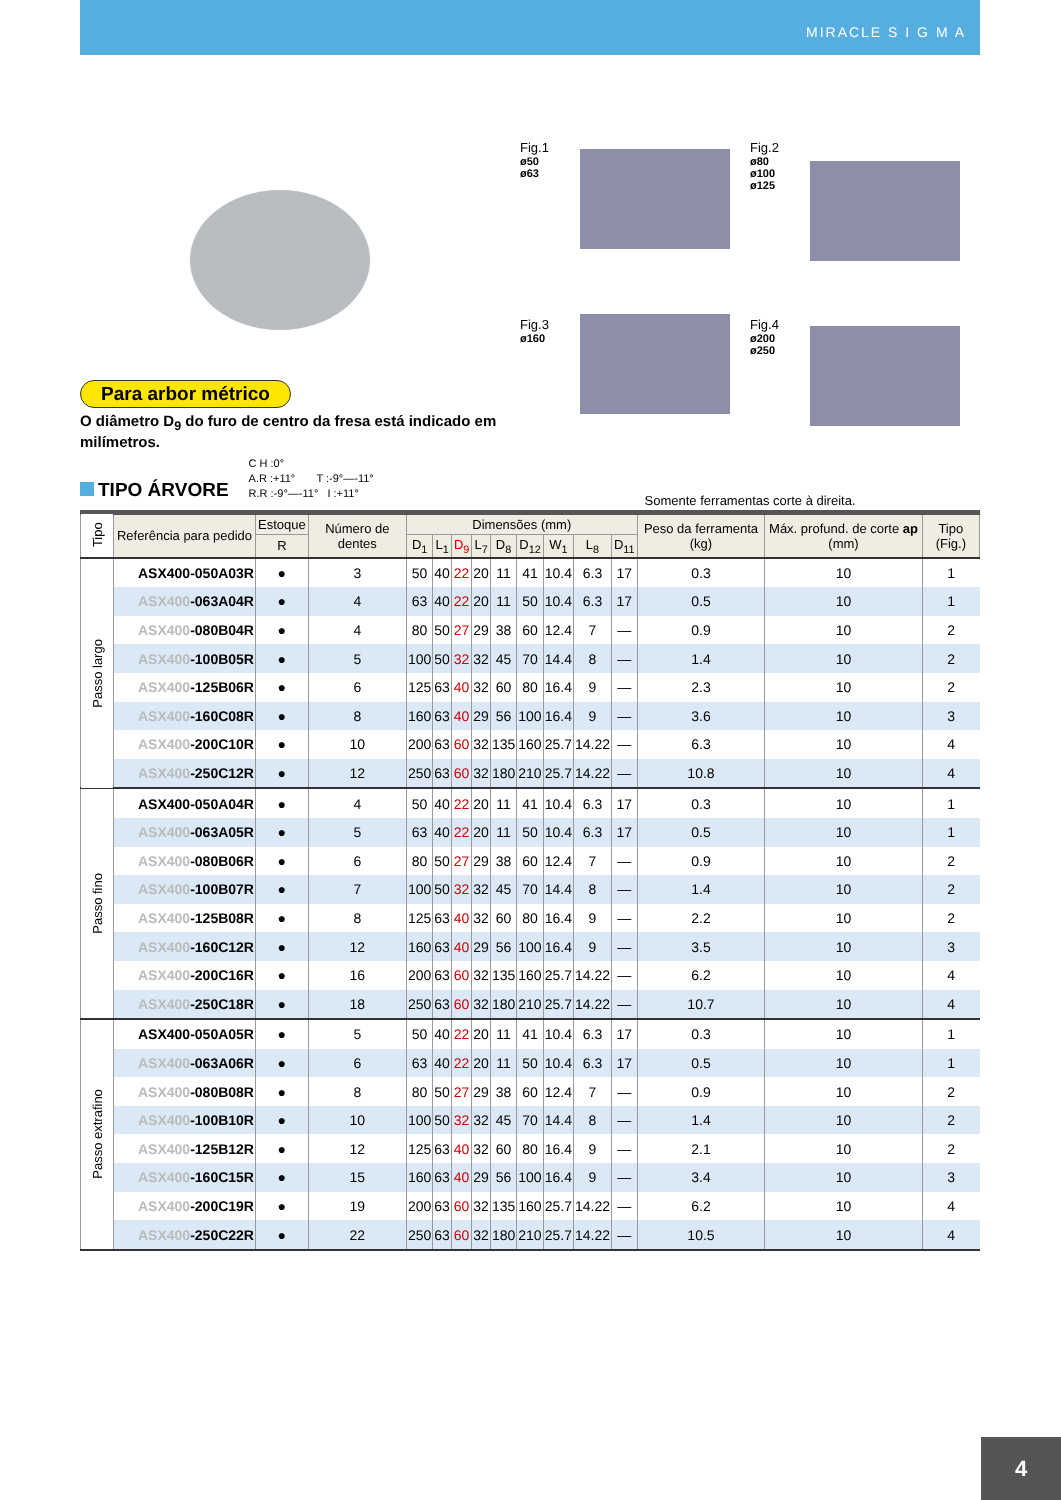MIRACLE S I G M A
Para arbor métrico
O diâmetro D<sub>9</sub> do furo de centro da fresa está indicado em milímetros.
TIPO ÁRVORE
C H :0°
A.R :+11° T :-9°—-11°
R.R :-9°—-11° I :+11°
Fig.1
ø50
ø63
Fig.2
ø80
ø100
ø125
Fig.3
ø160
Fig.4
ø200
ø250
Somente ferramentas corte à direita.
| Tipo | Referência para pedido | Estoque | Número de dentes | Dimensões (mm) | | | | | | | | | Peso da ferramenta (kg) | Máx. profund. de corte ap (mm) | Tipo (Fig.) |
| --- | --- | --- | --- | --- | --- | --- | --- | --- | --- | --- | --- | --- | --- | --- | --- |
| | | R | | D<sub>1</sub> | L<sub>1</sub> | D<sub>9</sub> | L<sub>7</sub> | D<sub>8</sub> | D<sub>12</sub> | W<sub>1</sub> | L<sub>8</sub> | D<sub>11</sub> | | | |
| Passo largo | ASX400-050A03R | ● | 3 | 50 | 40 | 22 | 20 | 11 | 41 | 10.4 | 6.3 | 17 | 0.3 | 10 | 1 |
| | ASX400 -063A04R | ● | 4 | 63 | 40 | 22 | 20 | 11 | 50 | 10.4 | 6.3 | 17 | 0.5 | 10 | 1 |
| | ASX400 -080B04R | ● | 4 | 80 | 50 | 27 | 29 | 38 | 60 | 12.4 | 7 | — | 0.9 | 10 | 2 |
| | ASX400 -100B05R | ● | 5 | 100 | 50 | 32 | 32 | 45 | 70 | 14.4 | 8 | — | 1.4 | 10 | 2 |
| | ASX400 -125B06R | ● | 6 | 125 | 63 | 40 | 32 | 60 | 80 | 16.4 | 9 | — | 2.3 | 10 | 2 |
| | ASX400 -160C08R | ● | 8 | 160 | 63 | 40 | 29 | 56 | 100 | 16.4 | 9 | — | 3.6 | 10 | 3 |
| | ASX400 -200C10R | ● | 10 | 200 | 63 | 60 | 32 | 135 | 160 | 25.7 | 14.22 | — | 6.3 | 10 | 4 |
| | ASX400 -250C12R | ● | 12 | 250 | 63 | 60 | 32 | 180 | 210 | 25.7 | 14.22 | — | 10.8 | 10 | 4 |
| Passo fino | ASX400-050A04R | ● | 4 | 50 | 40 | 22 | 20 | 11 | 41 | 10.4 | 6.3 | 17 | 0.3 | 10 | 1 |
| | ASX400 -063A05R | ● | 5 | 63 | 40 | 22 | 20 | 11 | 50 | 10.4 | 6.3 | 17 | 0.5 | 10 | 1 |
| | ASX400 -080B06R | ● | 6 | 80 | 50 | 27 | 29 | 38 | 60 | 12.4 | 7 | — | 0.9 | 10 | 2 |
| | ASX400 -100B07R | ● | 7 | 100 | 50 | 32 | 32 | 45 | 70 | 14.4 | 8 | — | 1.4 | 10 | 2 |
| | ASX400 -125B08R | ● | 8 | 125 | 63 | 40 | 32 | 60 | 80 | 16.4 | 9 | — | 2.2 | 10 | 2 |
| | ASX400 -160C12R | ● | 12 | 160 | 63 | 40 | 29 | 56 | 100 | 16.4 | 9 | — | 3.5 | 10 | 3 |
| | ASX400 -200C16R | ● | 16 | 200 | 63 | 60 | 32 | 135 | 160 | 25.7 | 14.22 | — | 6.2 | 10 | 4 |
| | ASX400 -250C18R | ● | 18 | 250 | 63 | 60 | 32 | 180 | 210 | 25.7 | 14.22 | — | 10.7 | 10 | 4 |
| Passo extrafino | ASX400-050A05R | ● | 5 | 50 | 40 | 22 | 20 | 11 | 41 | 10.4 | 6.3 | 17 | 0.3 | 10 | 1 |
| | ASX400 -063A06R | ● | 6 | 63 | 40 | 22 | 20 | 11 | 50 | 10.4 | 6.3 | 17 | 0.5 | 10 | 1 |
| | ASX400 -080B08R | ● | 8 | 80 | 50 | 27 | 29 | 38 | 60 | 12.4 | 7 | — | 0.9 | 10 | 2 |
| | ASX400 -100B10R | ● | 10 | 100 | 50 | 32 | 32 | 45 | 70 | 14.4 | 8 | — | 1.4 | 10 | 2 |
| | ASX400 -125B12R | ● | 12 | 125 | 63 | 40 | 32 | 60 | 80 | 16.4 | 9 | — | 2.1 | 10 | 2 |
| | ASX400 -160C15R | ● | 15 | 160 | 63 | 40 | 29 | 56 | 100 | 16.4 | 9 | — | 3.4 | 10 | 3 |
| | ASX400 -200C19R | ● | 19 | 200 | 63 | 60 | 32 | 135 | 160 | 25.7 | 14.22 | — | 6.2 | 10 | 4 |
| | ASX400 -250C22R | ● | 22 | 250 | 63 | 60 | 32 | 180 | 210 | 25.7 | 14.22 | — | 10.5 | 10 | 4 |
4